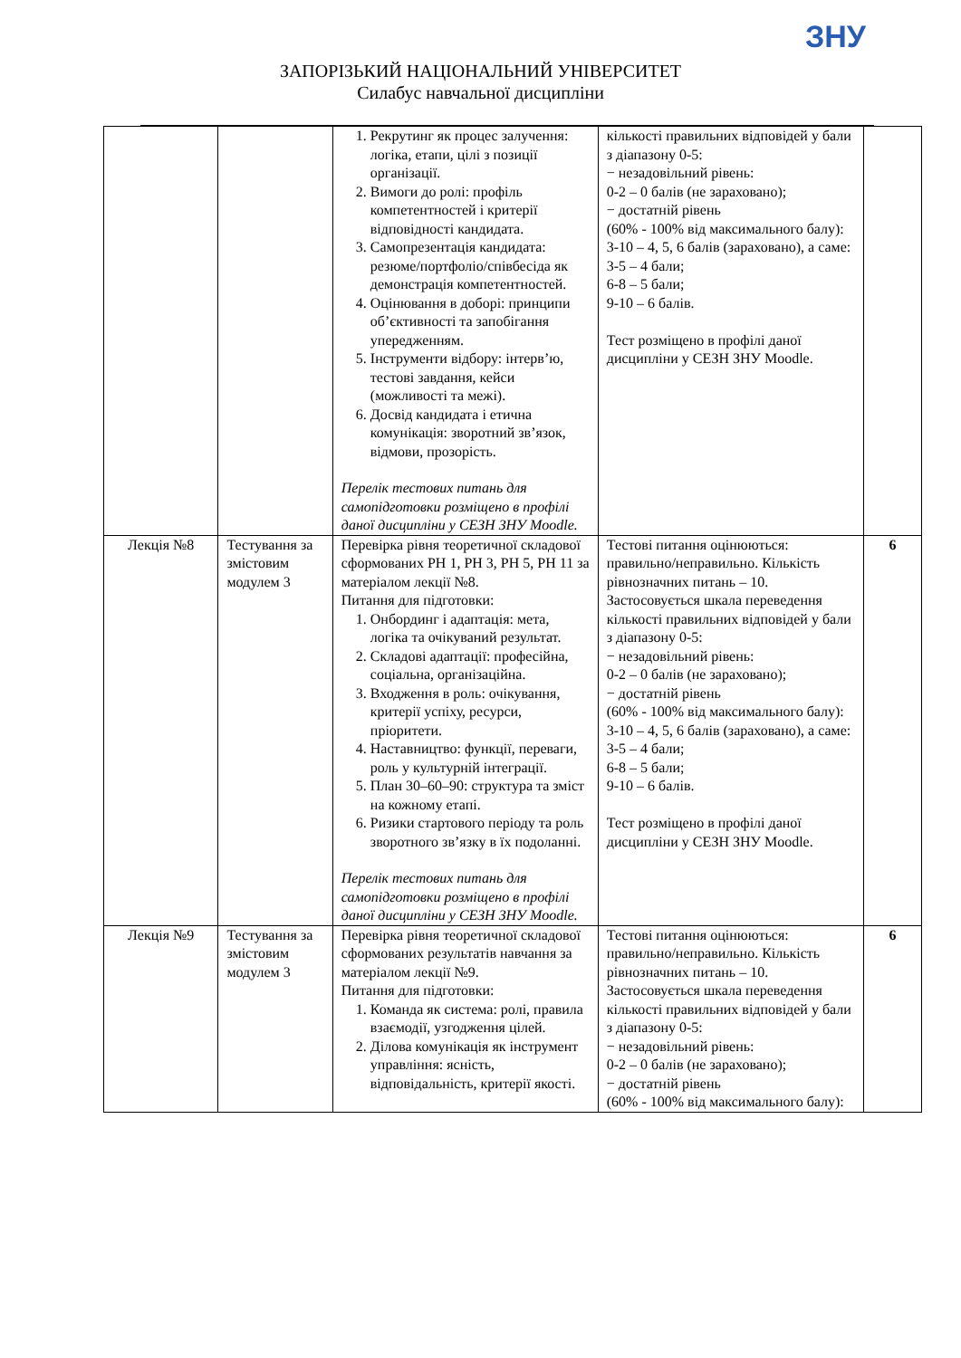ЗНУ
ЗАПОРІЗЬКИЙ НАЦІОНАЛЬНИЙ УНІВЕРСИТЕТ
Силабус навчальної дисципліни
| | | 1. Рекрутинг як процес залучення: логіка, етапи, цілі з позиції організації. 2. Вимоги до ролі: профіль компетентностей і критерії відповідності кандидата. 3. Самопрезентація кандидата: резюме/портфоліо/співбесіда як демонстрація компетентностей. 4. Оцінювання в доборі: принципи об’єктивності та запобігання упередженням. 5. Інструменти відбору: інтерв’ю, тестові завдання, кейси (можливості та межі). 6. Досвід кандидата і етична комунікація: зворотний зв’язок, відмови, прозорість. Перелік тестових питань для самопідготовки розміщено в профілі даної дисципліни у СЕЗН ЗНУ Moodle. | кількості правильних відповідей у бали з діапазону 0-5: − незадовільний рівень: 0-2 – 0 балів (не зараховано); − достатній рівень (60% - 100% від максимального балу): 3-10 – 4, 5, 6 балів (зараховано), а саме: 3-5 – 4 бали; 6-8 – 5 бали; 9-10 – 6 балів. Тест розміщено в профілі даної дисципліни у СЕЗН ЗНУ Moodle. | |
| Лекція №8 | Тестування за змістовим модулем 3 | Перевірка рівня теоретичної складової сформованих РН 1, РН 3, РН 5, РН 11 за матеріалом лекції №8. Питання для підготовки: 1. Онбординг і адаптація: мета, логіка та очікуваний результат. 2. Складові адаптації: професійна, соціальна, організаційна. 3. Входження в роль: очікування, критерії успіху, ресурси, пріоритети. 4. Наставництво: функції, переваги, роль у культурній інтеграції. 5. План 30–60–90: структура та зміст на кожному етапі. 6. Ризики стартового періоду та роль зворотного зв’язку в їх подоланні. Перелік тестових питань для самопідготовки розміщено в профілі даної дисципліни у СЕЗН ЗНУ Moodle. | Тестові питання оцінюються: правильно/неправильно. Кількість рівнозначних питань – 10. Застосовується шкала переведення кількості правильних відповідей у бали з діапазону 0-5: − незадовільний рівень: 0-2 – 0 балів (не зараховано); − достатній рівень (60% - 100% від максимального балу): 3-10 – 4, 5, 6 балів (зараховано), а саме: 3-5 – 4 бали; 6-8 – 5 бали; 9-10 – 6 балів. Тест розміщено в профілі даної дисципліни у СЕЗН ЗНУ Moodle. | 6 |
| Лекція №9 | Тестування за змістовим модулем 3 | Перевірка рівня теоретичної складової сформованих результатів навчання за матеріалом лекції №9. Питання для підготовки: 1. Команда як система: ролі, правила взаємодії, узгодження цілей. 2. Ділова комунікація як інструмент управління: ясність, відповідальність, критерії якості. | Тестові питання оцінюються: правильно/неправильно. Кількість рівнозначних питань – 10. Застосовується шкала переведення кількості правильних відповідей у бали з діапазону 0-5: − незадовільний рівень: 0-2 – 0 балів (не зараховано); − достатній рівень (60% - 100% від максимального балу): | 6 |